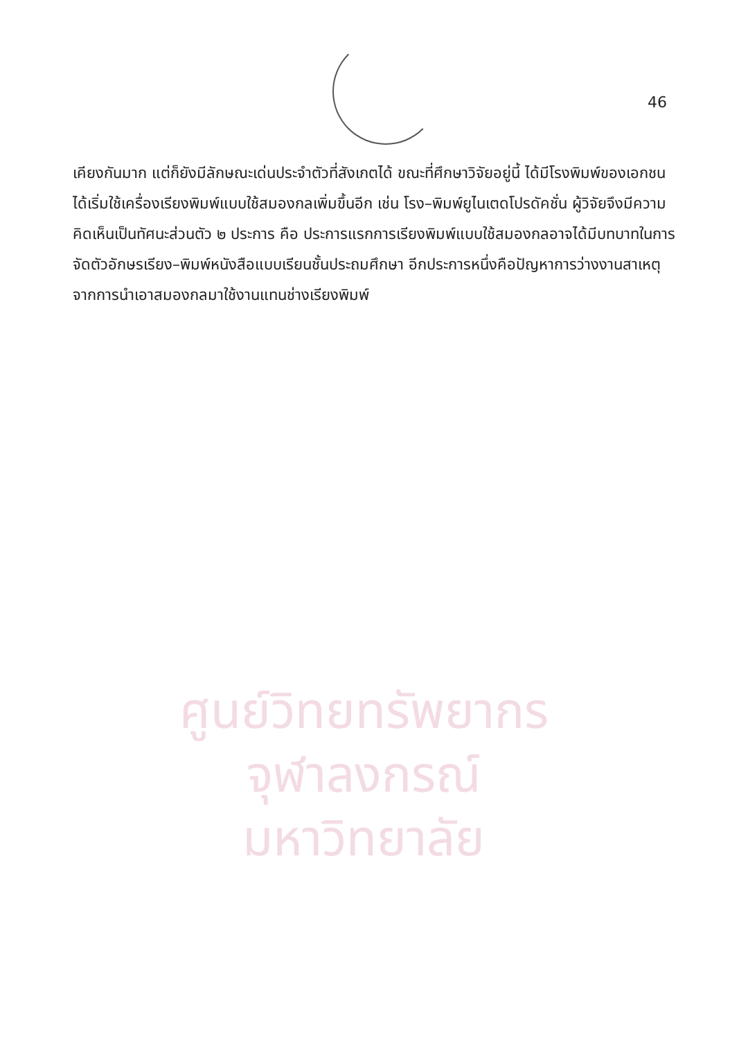46
ศูนย์วิทยทรัพยากร
จุฬาลงกรณ์มหาวิทยาลัย
เคียงกันมาก แต่ก็ยังมีลักษณะเด่นประจำตัวที่สังเกตได้ ขณะที่ศึกษาวิจัยอยู่นี้ ได้มีโรงพิมพ์ของเอกชนได้เริ่มใช้เครื่องเรียงพิมพ์แบบใช้สมองกลเพิ่มขึ้นอีก เช่น โรง–พิมพ์ยูไนเตดโปรดัคชั่น ผู้วิจัยจึงมีความคิดเห็นเป็นทัศนะส่วนตัว ๒ ประการ คือ ประการแรกการเรียงพิมพ์แบบใช้สมองกลอาจได้มีบทบาทในการจัดตัวอักษรเรียง–พิมพ์หนังสือแบบเรียนชั้นประถมศึกษา อีกประการหนึ่งคือปัญหาการว่างงานสาเหตุจากการนำเอาสมองกลมาใช้งานแทนช่างเรียงพิมพ์